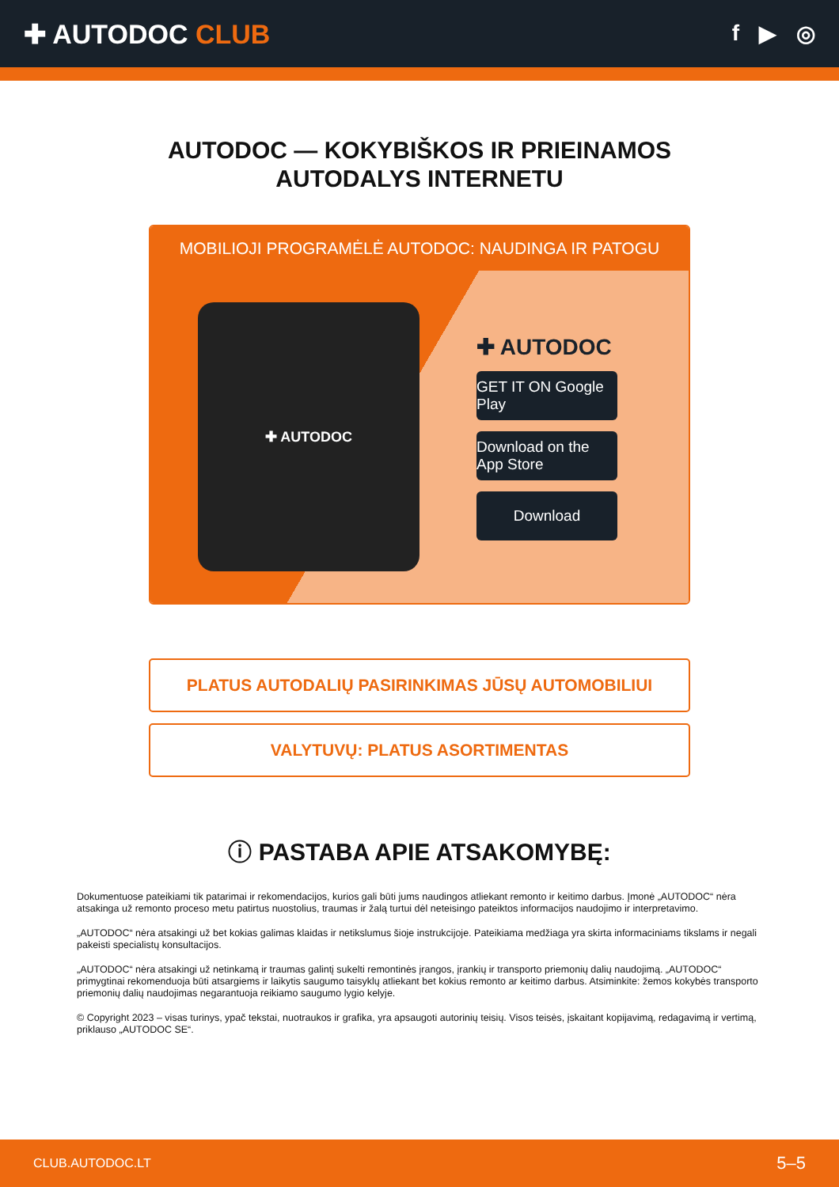✚ AUTODOC CLUB
f ▶ ◎
AUTODOC — KOKYBIŠKOS IR PRIEINAMOS
AUTODALYS INTERNETU
MOBILIOJI PROGRAMĖLĖ AUTODOC: NAUDINGA IR PATOGU
✚ AUTODOC
✚ AUTODOC
GET IT ON Google Play
Download on the App Store
Download
PLATUS AUTODALIŲ PASIRINKIMAS JŪSŲ AUTOMOBILIUI
VALYTUVŲ: PLATUS ASORTIMENTAS
ⓘ PASTABA APIE ATSAKOMYBĘ:
Dokumentuose pateikiami tik patarimai ir rekomendacijos, kurios gali būti jums naudingos atliekant remonto ir keitimo darbus. Įmonė „AUTODOC“ nėra atsakinga už remonto proceso metu patirtus nuostolius, traumas ir žalą turtui dėl neteisingo pateiktos informacijos naudojimo ir interpretavimo.
„AUTODOC“ nėra atsakingi už bet kokias galimas klaidas ir netikslumus šioje instrukcijoje. Pateikiama medžiaga yra skirta informaciniams tikslams ir negali pakeisti specialistų konsultacijos.
„AUTODOC“ nėra atsakingi už netinkamą ir traumas galintį sukelti remontinės įrangos, įrankių ir transporto priemonių dalių naudojimą. „AUTODOC“ primygtinai rekomenduoja būti atsargiems ir laikytis saugumo taisyklų atliekant bet kokius remonto ar keitimo darbus. Atsiminkite: žemos kokybės transporto priemonių dalių naudojimas negarantuoja reikiamo saugumo lygio kelyje.
© Copyright 2023 – visas turinys, ypač tekstai, nuotraukos ir grafika, yra apsaugoti autorinių teisių. Visos teisės, įskaitant kopijavimą, redagavimą ir vertimą, priklauso „AUTODOC SE“.
CLUB.AUTODOC.LT 5–5